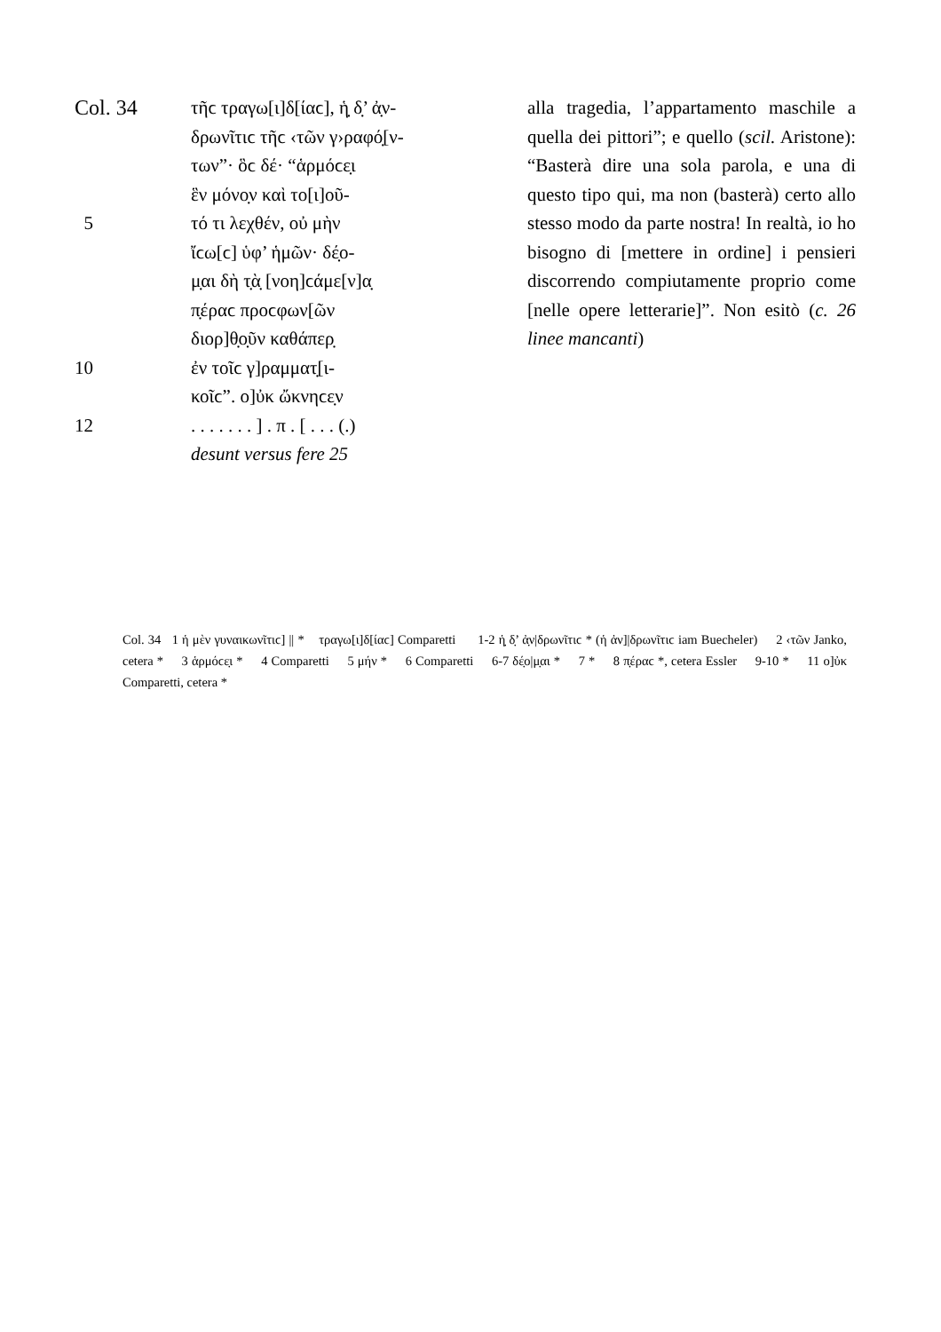Col. 34 τῆϲ τραγω[ι]δ[ίαϲ], ἡ̣ δ̣’ ἀ̣ν-
δρωνῖτιϲ τῆϲ ‹τῶν γ›ραφό̣[ν-
των”· ὃϲ δέ· “ἁρμόϲε̣ι
ἓν μόνο̣ν καὶ το[ι]οῦ-
5 τό τι λεχθέν, οὐ μὴν
ἴϲω[ϲ] ὑφ’ ἡμῶν· δέ̣ο-
μ̣αι δὴ τ̣ὰ̣ [νοη]ϲάμε[ν]α̣
π̣έραϲ προϲφων[ῶν
διορ]θ̣ο̣ῦν καθάπερ̣
10 ἐν τοῖϲ γ]ραμματ̣[ι-
κοῖϲ”. ο]ὐκ ὤκνηϲε̣ν
12. . . . . . . ] . π . [ . . . (.)
desunt versus fere 25
alla tragedia, l’appartamento maschile a quella dei pittori”; e quello (scil. Aristo­ne): “Basterà dire una sola parola, e una di questo tipo qui, ma non (basterà) certo allo stesso modo da parte nostra! In real­tà, io ho bisogno di [mettere in ordine] i pensieri discorrendo compiutamente proprio come [nelle opere letterarie]”. Non esitò (c. 26 linee mancanti)
Col. 34 1 ἡ μὲν γυναικωνῖτιϲ] || * τραγω[ι]δ[ίαϲ] Comparetti 1-2 ἡ̣ δ̣’ ἀ̣ν|δρωνῖτιϲ * (ἡ ἀν]|δρωνῖτιϲ iam Buecheler) 2 ‹τῶν Janko, cetera * 3 ἁρμόϲε̣ι * 4 Comparetti 5 μήν * 6 Comparetti 6-7 δέ̣ο|μ̣αι * 7 * 8 π̣έραϲ *, cetera Essler 9-10 * 11 ο]ὐκ Comparetti, cetera *